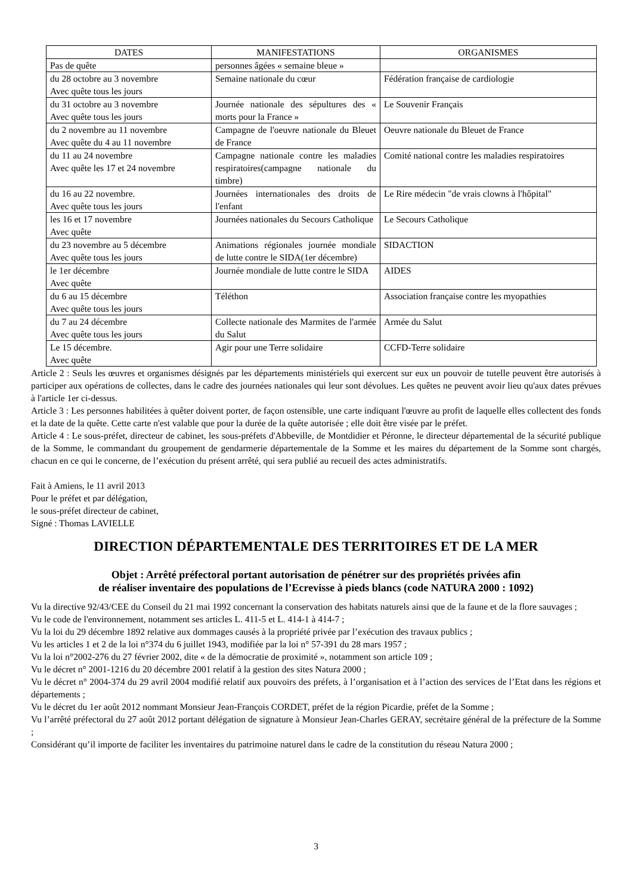| DATES | MANIFESTATIONS | ORGANISMES |
| --- | --- | --- |
| Pas de quête | personnes âgées « semaine bleue » | |
| du 28 octobre au 3 novembre Avec quête tous les jours | Semaine nationale du cœur | Fédération française de cardiologie |
| du 31 octobre au 3 novembre Avec quête tous les jours | Journée nationale des sépultures des « morts pour la France » | Le Souvenir Français |
| du 2 novembre au 11 novembre Avec quête du 4 au 11 novembre | Campagne de l'oeuvre nationale du Bleuet de France | Oeuvre nationale du Bleuet de France |
| du 11 au 24 novembre Avec quête les 17 et 24 novembre | Campagne nationale contre les maladies respiratoires(campagne nationale du timbre) | Comité national contre les maladies respiratoires |
| du 16 au 22 novembre. Avec quête tous les jours | Journées internationales des droits de l'enfant | Le Rire médecin "de vrais clowns à l'hôpital" |
| les 16 et 17 novembre Avec quête | Journées nationales du Secours Catholique | Le Secours Catholique |
| du 23 novembre au 5 décembre Avec quête tous les jours | Animations régionales journée mondiale de lutte contre le SIDA(1er décembre) | SIDACTION |
| le 1er décembre Avec quête | Journée mondiale de lutte contre le SIDA | AIDES |
| du 6 au 15 décembre Avec quête tous les jours | Téléthon | Association française contre les myopathies |
| du 7 au 24 décembre Avec quête tous les jours | Collecte nationale des Marmites de l'armée du Salut | Armée du Salut |
| Le 15 décembre. Avec quête | Agir pour une Terre solidaire | CCFD-Terre solidaire |
Article 2 : Seuls les œuvres et organismes désignés par les départements ministériels qui exercent sur eux un pouvoir de tutelle peuvent être autorisés à participer aux opérations de collectes, dans le cadre des journées nationales qui leur sont dévolues. Les quêtes ne peuvent avoir lieu qu'aux dates prévues à l'article 1er ci-dessus.
Article 3 : Les personnes habilitées à quêter doivent porter, de façon ostensible, une carte indiquant l'œuvre au profit de laquelle elles collectent des fonds et la date de la quête. Cette carte n'est valable que pour la durée de la quête autorisée ; elle doit être visée par le préfet.
Article 4 : Le sous-préfet, directeur de cabinet, les sous-préfets d'Abbeville, de Montdidier et Péronne, le directeur départemental de la sécurité publique de la Somme, le commandant du groupement de gendarmerie départementale de la Somme et les maires du département de la Somme sont chargés, chacun en ce qui le concerne, de l’exécution du présent arrêté, qui sera publié au recueil des actes administratifs.
Fait à Amiens, le 11 avril 2013
Pour le préfet et par délégation,
le sous-préfet directeur de cabinet,
Signé : Thomas LAVIELLE
DIRECTION DÉPARTEMENTALE DES TERRITOIRES ET DE LA MER
Objet : Arrêté préfectoral portant autorisation de pénétrer sur des propriétés privées afin
de réaliser inventaire des populations de l’Ecrevisse à pieds blancs (code NATURA 2000 : 1092)
Vu la directive 92/43/CEE du Conseil du 21 mai 1992 concernant la conservation des habitats naturels ainsi que de la faune et de la flore sauvages ;
Vu le code de l'environnement, notamment ses articles L. 411-5 et L. 414-1 à 414-7 ;
Vu la loi du 29 décembre 1892 relative aux dommages causés à la propriété privée par l’exécution des travaux publics ;
Vu les articles 1 et 2 de la loi n°374 du 6 juillet 1943, modifiée par la loi n° 57-391 du 28 mars 1957 ;
Vu la loi n°2002-276 du 27 février 2002, dite « de la démocratie de proximité », notamment son article 109 ;
Vu le décret n° 2001-1216 du 20 décembre 2001 relatif à la gestion des sites Natura 2000 ;
Vu le décret n° 2004-374 du 29 avril 2004 modifié relatif aux pouvoirs des préfets, à l’organisation et à l’action des services de l’Etat dans les régions et départements ;
Vu le décret du 1er août 2012 nommant Monsieur Jean-François CORDET, préfet de la région Picardie, préfet de la Somme ;
Vu l’arrêté préfectoral du 27 août 2012 portant délégation de signature à Monsieur Jean-Charles GERAY, secrétaire général de la préfecture de la Somme ;
Considérant qu’il importe de faciliter les inventaires du patrimoine naturel dans le cadre de la constitution du réseau Natura 2000 ;
3